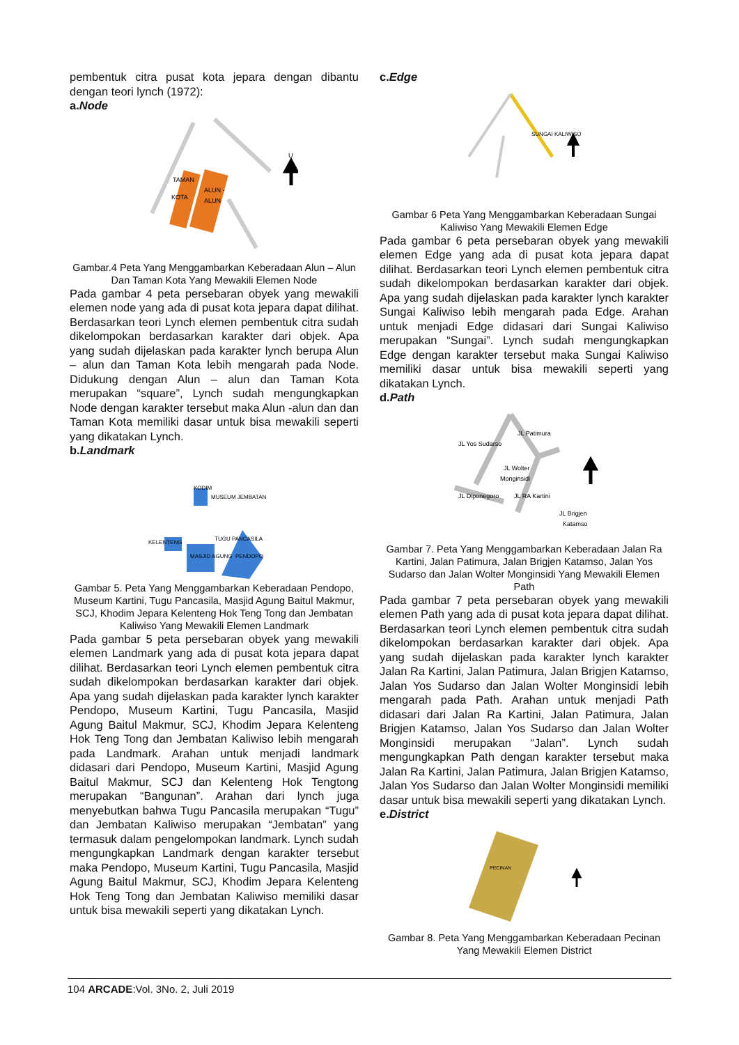pembentuk citra pusat kota jepara dengan dibantu dengan teori lynch (1972):
a.Node
TAMAN
KOTA
ALUN -
ALUN
U
Gambar.4 Peta Yang Menggambarkan Keberadaan Alun – Alun Dan Taman Kota Yang Mewakili Elemen Node
Pada gambar 4 peta persebaran obyek yang mewakili elemen node yang ada di pusat kota jepara dapat dilihat. Berdasarkan teori Lynch elemen pembentuk citra sudah dikelompokan berdasarkan karakter dari objek. Apa yang sudah dijelaskan pada karakter lynch berupa Alun – alun dan Taman Kota lebih mengarah pada Node. Didukung dengan Alun – alun dan Taman Kota merupakan “square”, Lynch sudah mengungkapkan Node dengan karakter tersebut maka Alun -alun dan dan Taman Kota memiliki dasar untuk bisa mewakili seperti yang dikatakan Lynch.
b.Landmark
KODIM
MUSEUM JEMBATAN
KELENTENG
TUGU PANCASILA
MASJID AGUNG
PENDOPO
Gambar 5. Peta Yang Menggambarkan Keberadaan Pendopo, Museum Kartini, Tugu Pancasila, Masjid Agung Baitul Makmur, SCJ, Khodim Jepara Kelenteng Hok Teng Tong dan Jembatan Kaliwiso Yang Mewakili Elemen Landmark
Pada gambar 5 peta persebaran obyek yang mewakili elemen Landmark yang ada di pusat kota jepara dapat dilihat. Berdasarkan teori Lynch elemen pembentuk citra sudah dikelompokan berdasarkan karakter dari objek. Apa yang sudah dijelaskan pada karakter lynch karakter Pendopo, Museum Kartini, Tugu Pancasila, Masjid Agung Baitul Makmur, SCJ, Khodim Jepara Kelenteng Hok Teng Tong dan Jembatan Kaliwiso lebih mengarah pada Landmark. Arahan untuk menjadi landmark didasari dari Pendopo, Museum Kartini, Masjid Agung Baitul Makmur, SCJ dan Kelenteng Hok Tengtong merupakan “Bangunan”. Arahan dari lynch juga menyebutkan bahwa Tugu Pancasila merupakan “Tugu” dan Jembatan Kaliwiso merupakan “Jembatan” yang termasuk dalam pengelompokan landmark. Lynch sudah mengungkapkan Landmark dengan karakter tersebut maka Pendopo, Museum Kartini, Tugu Pancasila, Masjid Agung Baitul Makmur, SCJ, Khodim Jepara Kelenteng Hok Teng Tong dan Jembatan Kaliwiso memiliki dasar untuk bisa mewakili seperti yang dikatakan Lynch.
c.Edge
SUNGAI KALIWISO
Gambar 6 Peta Yang Menggambarkan Keberadaan Sungai Kaliwiso Yang Mewakili Elemen Edge
Pada gambar 6 peta persebaran obyek yang mewakili elemen Edge yang ada di pusat kota jepara dapat dilihat. Berdasarkan teori Lynch elemen pembentuk citra sudah dikelompokan berdasarkan karakter dari objek. Apa yang sudah dijelaskan pada karakter lynch karakter Sungai Kaliwiso lebih mengarah pada Edge. Arahan untuk menjadi Edge didasari dari Sungai Kaliwiso merupakan “Sungai”. Lynch sudah mengungkapkan Edge dengan karakter tersebut maka Sungai Kaliwiso memiliki dasar untuk bisa mewakili seperti yang dikatakan Lynch.
d.Path
JL Patimura
JL Yos Sudarso
JL Wolter
Monginsidi
JL Diponegoro
JL RA Kartini
JL Brigjen
Katamso
Gambar 7. Peta Yang Menggambarkan Keberadaan Jalan Ra Kartini, Jalan Patimura, Jalan Brigjen Katamso, Jalan Yos Sudarso dan Jalan Wolter Monginsidi Yang Mewakili Elemen Path
Pada gambar 7 peta persebaran obyek yang mewakili elemen Path yang ada di pusat kota jepara dapat dilihat. Berdasarkan teori Lynch elemen pembentuk citra sudah dikelompokan berdasarkan karakter dari objek. Apa yang sudah dijelaskan pada karakter lynch karakter Jalan Ra Kartini, Jalan Patimura, Jalan Brigjen Katamso, Jalan Yos Sudarso dan Jalan Wolter Monginsidi lebih mengarah pada Path. Arahan untuk menjadi Path didasari dari Jalan Ra Kartini, Jalan Patimura, Jalan Brigjen Katamso, Jalan Yos Sudarso dan Jalan Wolter Monginsidi merupakan “Jalan”. Lynch sudah mengungkapkan Path dengan karakter tersebut maka Jalan Ra Kartini, Jalan Patimura, Jalan Brigjen Katamso, Jalan Yos Sudarso dan Jalan Wolter Monginsidi memiliki dasar untuk bisa mewakili seperti yang dikatakan Lynch.
e.District
PECINAN
Gambar 8. Peta Yang Menggambarkan Keberadaan Pecinan Yang Mewakili Elemen District
104 ARCADE:Vol. 3No. 2, Juli 2019